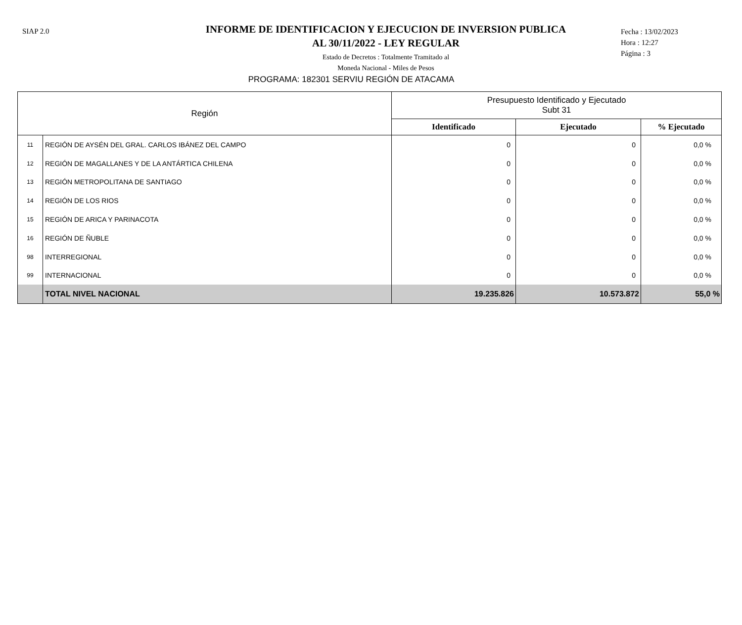SIAP 2.0
INFORME DE IDENTIFICACION Y EJECUCION DE INVERSION PUBLICA
AL 30/11/2022 - LEY REGULAR
Estado de Decretos : Totalmente Tramitado al
Moneda Nacional - Miles de Pesos
Fecha : 13/02/2023
Hora : 12:27
Página : 3
PROGRAMA: 182301 SERVIU REGIÓN DE ATACAMA
| Región | | Presupuesto Identificado y Ejecutado Subt 31 | | |
| --- | --- | --- | --- | --- |
| | | Identificado | Ejecutado | % Ejecutado |
| 11 | REGIÓN DE AYSÉN DEL GRAL. CARLOS IBÁNEZ DEL CAMPO | 0 | 0 | 0,0 % |
| 12 | REGIÓN DE MAGALLANES Y DE LA ANTÁRTICA CHILENA | 0 | 0 | 0,0 % |
| 13 | REGIÓN METROPOLITANA DE SANTIAGO | 0 | 0 | 0,0 % |
| 14 | REGIÓN DE LOS RIOS | 0 | 0 | 0,0 % |
| 15 | REGIÓN DE ARICA Y PARINACOTA | 0 | 0 | 0,0 % |
| 16 | REGIÓN DE ÑUBLE | 0 | 0 | 0,0 % |
| 98 | INTERREGIONAL | 0 | 0 | 0,0 % |
| 99 | INTERNACIONAL | 0 | 0 | 0,0 % |
| | TOTAL NIVEL NACIONAL | 19.235.826 | 10.573.872 | 55,0 % |